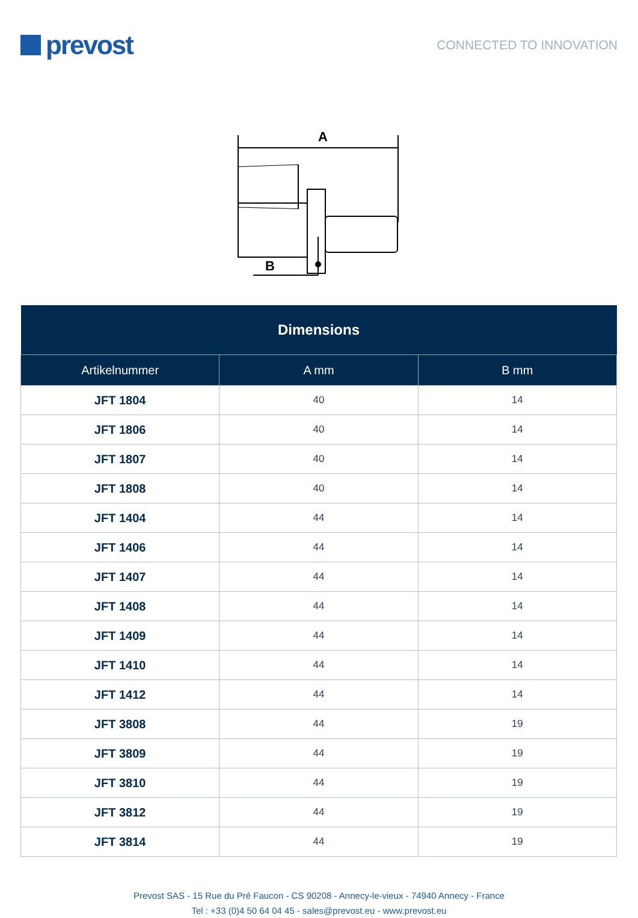prevost
CONNECTED TO INNOVATION
A
B
| Dimensions | | |
| --- | --- | --- |
| Artikelnummer | A mm | B mm |
| JFT 1804 | 40 | 14 |
| JFT 1806 | 40 | 14 |
| JFT 1807 | 40 | 14 |
| JFT 1808 | 40 | 14 |
| JFT 1404 | 44 | 14 |
| JFT 1406 | 44 | 14 |
| JFT 1407 | 44 | 14 |
| JFT 1408 | 44 | 14 |
| JFT 1409 | 44 | 14 |
| JFT 1410 | 44 | 14 |
| JFT 1412 | 44 | 14 |
| JFT 3808 | 44 | 19 |
| JFT 3809 | 44 | 19 |
| JFT 3810 | 44 | 19 |
| JFT 3812 | 44 | 19 |
| JFT 3814 | 44 | 19 |
Prevost SAS - 15 Rue du Pré Faucon - CS 90208 - Annecy-le-vieux - 74940 Annecy - France
Tel : +33 (0)4 50 64 04 45 - sales@prevost.eu - www.prevost.eu